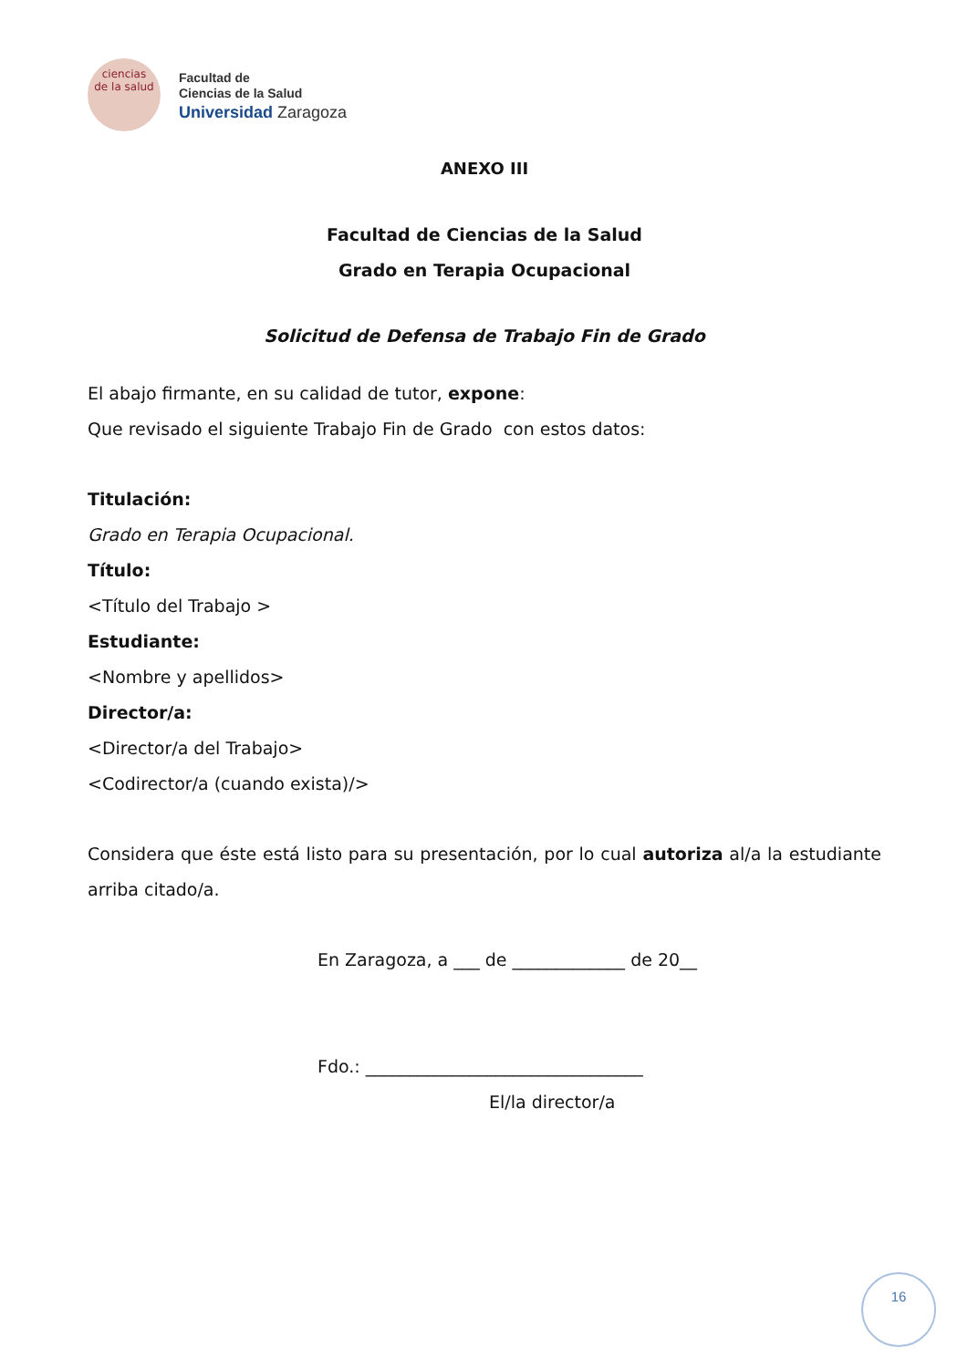ciencias
de la salud
Facultad de
Ciencias de la Salud
Universidad Zaragoza
ANEXO III
Facultad de Ciencias de la Salud
Grado en Terapia Ocupacional
Solicitud de Defensa de Trabajo Fin de Grado
El abajo firmante, en su calidad de tutor, expone:
Que revisado el siguiente Trabajo Fin de Grado con estos datos:
Titulación:
Grado en Terapia Ocupacional.
Título:
<Título del Trabajo >
Estudiante:
<Nombre y apellidos>
Director/a:
<Director/a del Trabajo>
<Codirector/a (cuando exista)/>
Considera que éste está listo para su presentación, por lo cual autoriza al/a la estudiante arriba citado/a.
En Zaragoza, a ___ de _____________ de 20__
Fdo.: ________________________________
El/la director/a
16